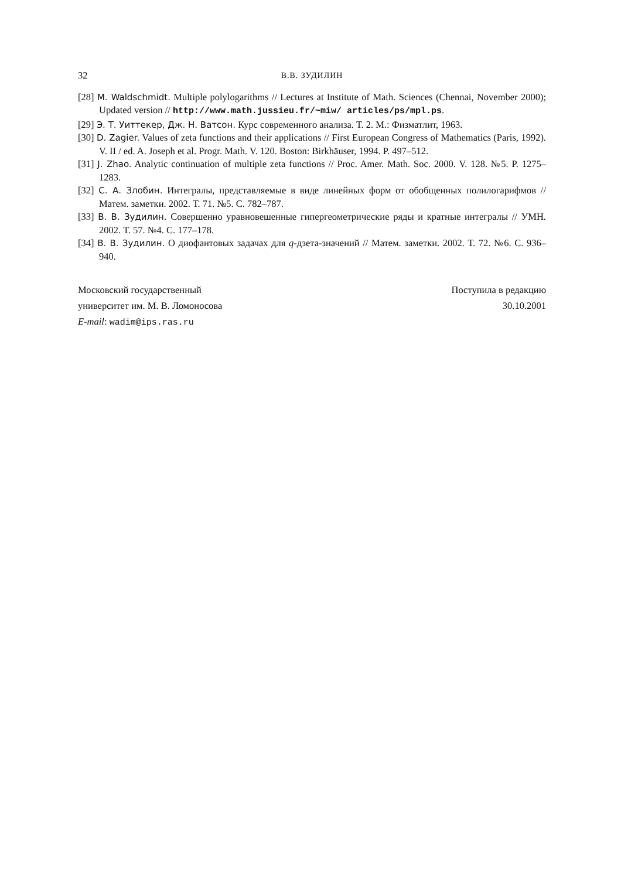32 В.В. ЗУДИЛИН
[28] M. Waldschmidt. Multiple polylogarithms // Lectures at Institute of Math. Sciences (Chennai, November 2000); Updated version // http://www.math.jussieu.fr/~miw/ articles/ps/mpl.ps.
[29] Э. Т. Уиттекер, Дж. Н. Ватсон. Курс современного анализа. Т. 2. М.: Физматлит, 1963.
[30] D. Zagier. Values of zeta functions and their applications // First European Congress of Mathematics (Paris, 1992). V. II / ed. A. Joseph et al. Progr. Math. V. 120. Boston: Birkhäuser, 1994. P. 497–512.
[31] J. Zhao. Analytic continuation of multiple zeta functions // Proc. Amer. Math. Soc. 2000. V. 128. №5. P. 1275–1283.
[32] С. А. Злобин. Интегралы, представляемые в виде линейных форм от обобщенных полилогарифмов // Матем. заметки. 2002. Т. 71. №5. С. 782–787.
[33] В. В. Зудилин. Совершенно уравновешенные гипергеометрические ряды и кратные интегралы // УМН. 2002. Т. 57. №4. С. 177–178.
[34] В. В. Зудилин. О диофантовых задачах для q-дзета-значений // Матем. заметки. 2002. Т. 72. №6. С. 936–940.
Московский государственный
университет им. М. В. Ломоносова
E-mail: wadim@ips.ras.ru
Поступила в редакцию
30.10.2001